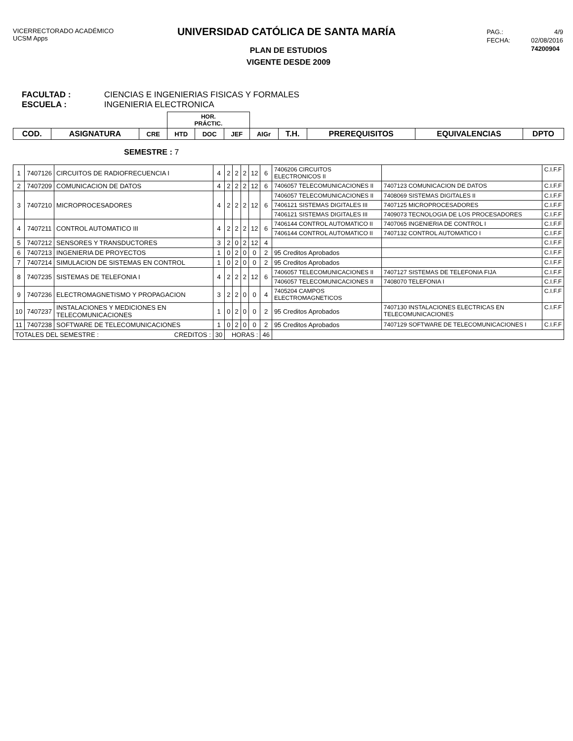UNIVERSIDAD CATÓLICA DE SANTA MARÍA
VICERRECTORADO ACADÉMICO
UCSM Apps
| PAG.: | 4/9 |
| FECHA: | 02/08/2016 |
| | 74200904 |
PLAN DE ESTUDIOS
VIGENTE DESDE 2009
FACULTAD : CIENCIAS E INGENIERIAS FISICAS Y FORMALES
ESCUELA : INGENIERIA ELECTRONICA
| | | | HOR. PRÁCTIC. | | | | | | | |
| COD. | ASIGNATURA | CRE | HTD | DOC | JEF | AIGr | T.H. | PREREQUISITOS | EQUIVALENCIAS | DPTO |
SEMESTRE : 7
| 1 | 7407126 | CIRCUITOS DE RADIOFRECUENCIA I | 4 | 2 | 2 | 2 | 12 | 6 | 7406206 CIRCUITOS ELECTRONICOS II | | C.I.F.F |
| 2 | 7407209 | COMUNICACION DE DATOS | 4 | 2 | 2 | 2 | 12 | 6 | 7406057 TELECOMUNICACIONES II | 7407123 COMUNICACION DE DATOS | C.I.F.F |
| 3 | 7407210 | MICROPROCESADORES | 4 | 2 | 2 | 2 | 12 | 6 | 7406057 TELECOMUNICACIONES II | 7408069 SISTEMAS DIGITALES II | C.I.F.F |
| | | | | | | | | | 7406121 SISTEMAS DIGITALES III | 7407125 MICROPROCESADORES | C.I.F.F |
| | | | | | | | | | 7406121 SISTEMAS DIGITALES III | 7409073 TECNOLOGIA DE LOS PROCESADORES | C.I.F.F |
| 4 | 7407211 | CONTROL AUTOMATICO III | 4 | 2 | 2 | 2 | 12 | 6 | 7406144 CONTROL AUTOMATICO II | 7407065 INGENIERIA DE CONTROL I | C.I.F.F |
| | | | | | | | | | 7406144 CONTROL AUTOMATICO II | 7407132 CONTROL AUTOMATICO I | C.I.F.F |
| 5 | 7407212 | SENSORES Y TRANSDUCTORES | 3 | 2 | 0 | 2 | 12 | 4 | | | C.I.F.F |
| 6 | 7407213 | INGENIERIA DE PROYECTOS | 1 | 0 | 2 | 0 | 0 | 2 | 95 Creditos Aprobados | | C.I.F.F |
| 7 | 7407214 | SIMULACION DE SISTEMAS EN CONTROL | 1 | 0 | 2 | 0 | 0 | 2 | 95 Creditos Aprobados | | C.I.F.F |
| 8 | 7407235 | SISTEMAS DE TELEFONIA I | 4 | 2 | 2 | 2 | 12 | 6 | 7406057 TELECOMUNICACIONES II | 7407127 SISTEMAS DE TELEFONIA FIJA | C.I.F.F |
| | | | | | | | | | 7406057 TELECOMUNICACIONES II | 7408070 TELEFONIA I | C.I.F.F |
| 9 | 7407236 | ELECTROMAGNETISMO Y PROPAGACION | 3 | 2 | 2 | 0 | 0 | 4 | 7405204 CAMPOS ELECTROMAGNETICOS | | C.I.F.F |
| 10 | 7407237 | INSTALACIONES Y MEDICIONES EN TELECOMUNICACIONES | 1 | 0 | 2 | 0 | 0 | 2 | 95 Creditos Aprobados | 7407130 INSTALACIONES ELECTRICAS EN TELECOMUNICACIONES | C.I.F.F |
| 11 | 7407238 | SOFTWARE DE TELECOMUNICACIONES | 1 | 0 | 2 | 0 | 0 | 2 | 95 Creditos Aprobados | 7407129 SOFTWARE DE TELECOMUNICACIONES I | C.I.F.F |
| TOTALES DEL SEMESTRE : CREDITOS : | | | 30 | HORAS : | | | | 46 | | | |